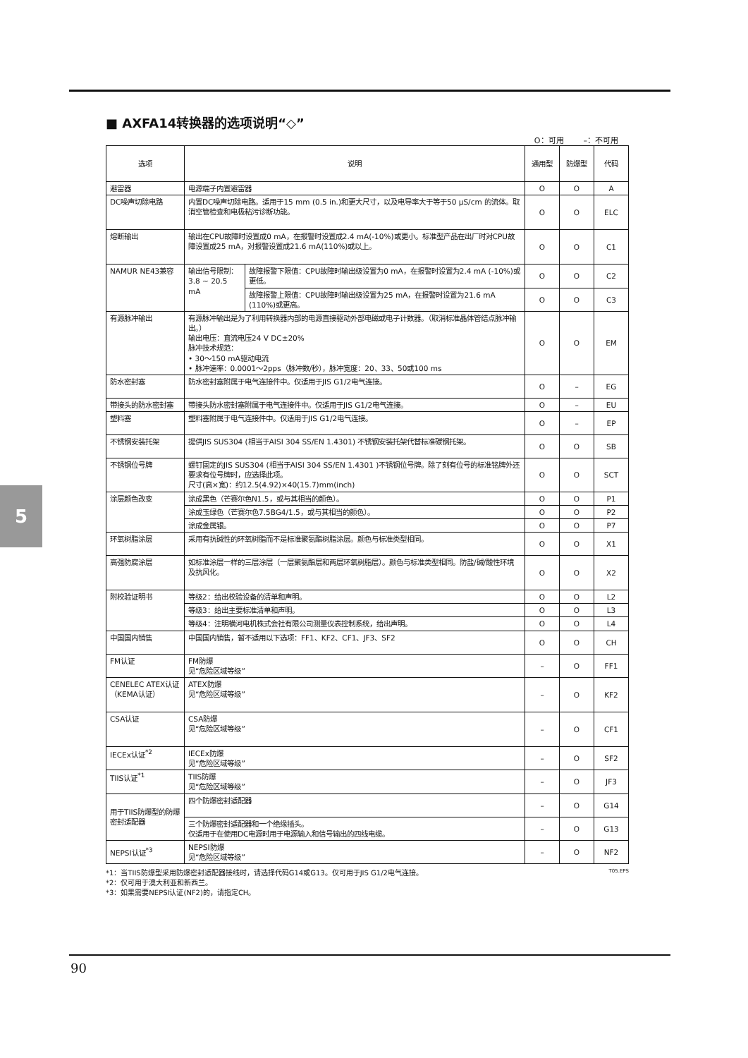5
■ AXFA14转换器的选项说明“◇”
O：可用 –：不可用
| 选项 | 说明 | | 通用型 | 防爆型 | 代码 |
| --- | --- | --- | --- | --- | --- |
| 避雷器 | 电源端子内置避雷器 | | O | O | A |
| DC噪声切除电路 | 内置DC噪声切除电路。适用于15 mm (0.5 in.)和更大尺寸，以及电导率大于等于50 μS/cm 的流体。取消空管检查和电极粘污诊断功能。 | | O | O | ELC |
| 熔断输出 | 输出在CPU故障时设置成0 mA，在报警时设置成2.4 mA(-10%)或更小。标准型产品在出厂时对CPU故障设置成25 mA，对报警设置成21.6 mA(110%)或以上。 | | O | O | C1 |
| NAMUR NE43兼容 | 输出信号限制：3.8 ~ 20.5 mA | 故障报警下限值：CPU故障时输出级设置为0 mA，在报警时设置为2.4 mA (-10%)或更低。 | O | O | C2 |
| | | 故障报警上限值：CPU故障时输出级设置为25 mA，在报警时设置为21.6 mA (110%)或更高。 | O | O | C3 |
| 有源脉冲输出 | 有源脉冲输出是为了利用转换器内部的电源直接驱动外部电磁或电子计数器。（取消标准晶体管结点脉冲输出。） 输出电压：直流电压24 V DC±20% 脉冲技术规范： • 30～150 mA驱动电流 • 脉冲速率：0.0001～2pps（脉冲数/秒），脉冲宽度：20、33、50或100 ms | | O | O | EM |
| 防水密封塞 | 防水密封塞附属于电气连接件中。仅适用于JIS G1/2电气连接。 | | O | – | EG |
| 带接头的防水密封塞 | 带接头防水密封塞附属于电气连接件中。仅适用于JIS G1/2电气连接。 | | O | – | EU |
| 塑料塞 | 塑料塞附属于电气连接件中。仅适用于JIS G1/2电气连接。 | | O | – | EP |
| 不锈钢安装托架 | 提供JIS SUS304 (相当于AISI 304 SS/EN 1.4301) 不锈钢安装托架代替标准碳钢托架。 | | O | O | SB |
| 不锈钢位号牌 | 螺钉固定的JIS SUS304 (相当于AISI 304 SS/EN 1.4301 )不锈钢位号牌。除了刻有位号的标准铭牌外还要求有位号牌时，应选择此项。 尺寸(高×宽)：约12.5(4.92)×40(15.7)mm(inch) | | O | O | SCT |
| 涂层颜色改变 | 涂成黑色（芒赛尔色N1.5，或与其相当的颜色）。 | | O | O | P1 |
| | 涂成玉绿色（芒赛尔色7.5BG4/1.5，或与其相当的颜色）。 | | O | O | P2 |
| | 涂成金属银。 | | O | O | P7 |
| 环氧树脂涂层 | 采用有抗碱性的环氧树脂而不是标准聚氨酯树脂涂层。颜色与标准类型相同。 | | O | O | X1 |
| 高强防腐涂层 | 如标准涂层一样的三层涂层（一层聚氨酯层和两层环氧树脂层）。颜色与标准类型相同。防盐/碱/酸性环境及抗风化。 | | O | O | X2 |
| 附校验证明书 | 等级2：给出校验设备的清单和声明。 | | O | O | L2 |
| | 等级3：给出主要标准清单和声明。 | | O | O | L3 |
| | 等级4：注明横河电机株式会社有限公司测量仪表控制系统，给出声明。 | | O | O | L4 |
| 中国国内销售 | 中国国内销售，暂不适用以下选项：FF1、KF2、CF1、JF3、SF2 | | O | O | CH |
| FM认证 | FM防爆 见“危险区域等级” | | – | O | FF1 |
| CENELEC ATEX认证（KEMA认证） | ATEX防爆 见“危险区域等级” | | – | O | KF2 |
| CSA认证 | CSA防爆 见“危险区域等级” | | – | O | CF1 |
| IECEx认证<sup>*2</sup> | IECEx防爆 见“危险区域等级” | | – | O | SF2 |
| TIIS认证<sup>*1</sup> | TIIS防爆 见“危险区域等级” | | – | O | JF3 |
| 用于TIIS防爆型的防爆密封适配器 | 四个防爆密封适配器 | | – | O | G14 |
| | 三个防爆密封适配器和一个绝缘插头。 仅适用于在使用DC电源时用于电源输入和信号输出的四线电缆。 | | – | O | G13 |
| NEPSI认证<sup>*3</sup> | NEPSI防爆 见“危险区域等级” | | – | O | NF2 |
T05.EPS *1：当TIIS防爆型采用防爆密封适配器接线时，请选择代码G14或G13。仅可用于JIS G1/2电气连接。
*2：仅可用于澳大利亚和新西兰。
*3：如果需要NEPSI认证(NF2)的，请指定CH。
90